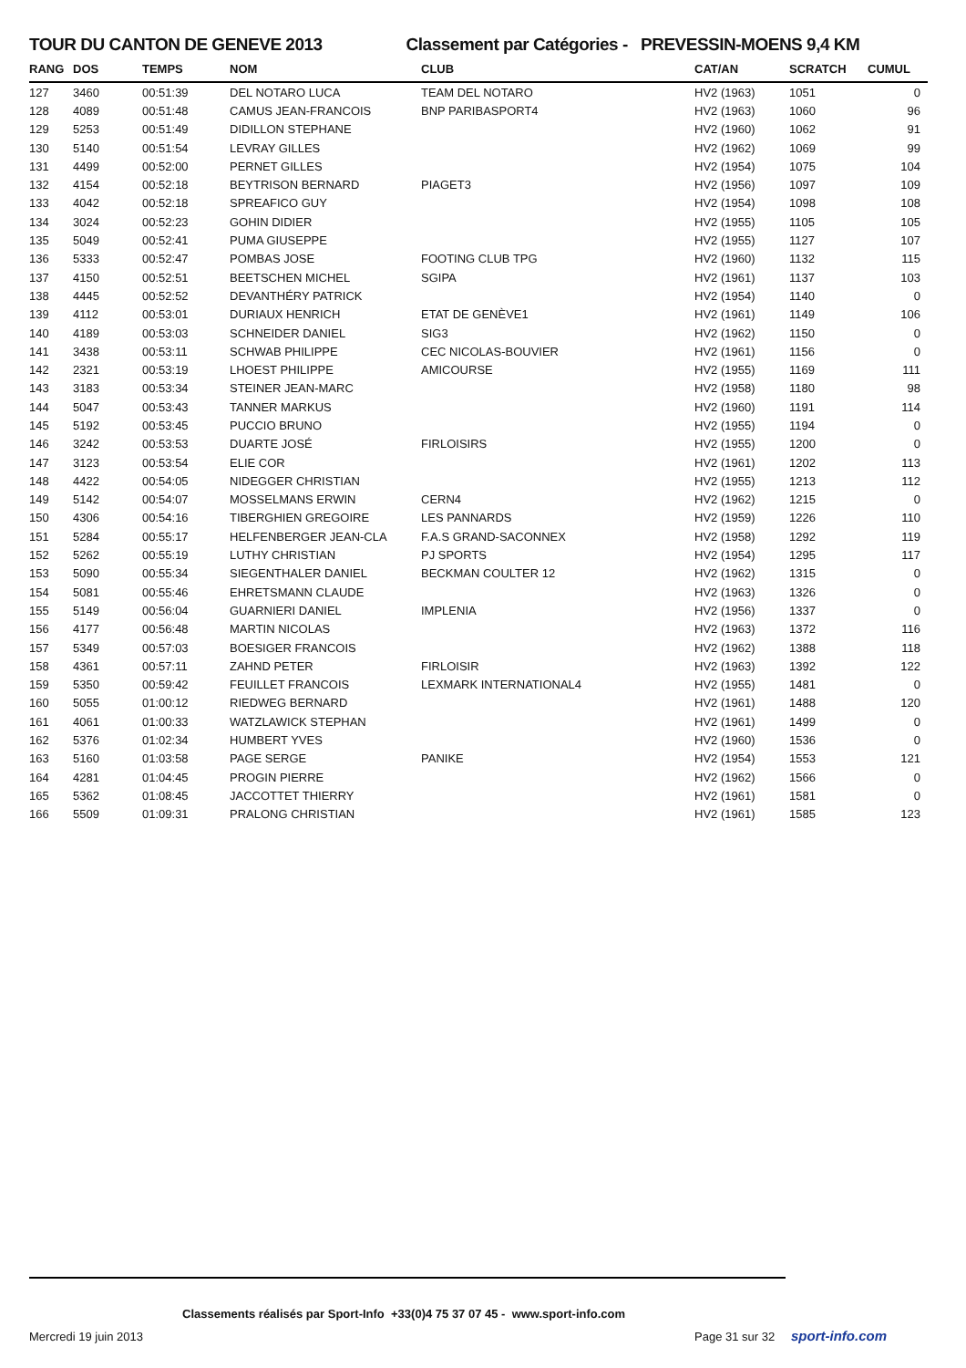TOUR DU CANTON DE GENEVE 2013 Classement par Catégories - PREVESSIN-MOENS 9,4 KM
| RANG | DOS | TEMPS | NOM | CLUB | CAT/AN | SCRATCH | CUMUL |
| --- | --- | --- | --- | --- | --- | --- | --- |
| 127 | 3460 | 00:51:39 | DEL NOTARO LUCA | TEAM DEL NOTARO | HV2 (1963) | 1051 | 0 |
| 128 | 4089 | 00:51:48 | CAMUS JEAN-FRANCOIS | BNP PARIBASPORT4 | HV2 (1963) | 1060 | 96 |
| 129 | 5253 | 00:51:49 | DIDILLON STEPHANE | | HV2 (1960) | 1062 | 91 |
| 130 | 5140 | 00:51:54 | LEVRAY GILLES | | HV2 (1962) | 1069 | 99 |
| 131 | 4499 | 00:52:00 | PERNET GILLES | | HV2 (1954) | 1075 | 104 |
| 132 | 4154 | 00:52:18 | BEYTRISON BERNARD | PIAGET3 | HV2 (1956) | 1097 | 109 |
| 133 | 4042 | 00:52:18 | SPREAFICO GUY | | HV2 (1954) | 1098 | 108 |
| 134 | 3024 | 00:52:23 | GOHIN DIDIER | | HV2 (1955) | 1105 | 105 |
| 135 | 5049 | 00:52:41 | PUMA GIUSEPPE | | HV2 (1955) | 1127 | 107 |
| 136 | 5333 | 00:52:47 | POMBAS JOSE | FOOTING CLUB TPG | HV2 (1960) | 1132 | 115 |
| 137 | 4150 | 00:52:51 | BEETSCHEN MICHEL | SGIPA | HV2 (1961) | 1137 | 103 |
| 138 | 4445 | 00:52:52 | DEVANTHÉRY PATRICK | | HV2 (1954) | 1140 | 0 |
| 139 | 4112 | 00:53:01 | DURIAUX HENRICH | ETAT DE GENÈVE1 | HV2 (1961) | 1149 | 106 |
| 140 | 4189 | 00:53:03 | SCHNEIDER DANIEL | SIG3 | HV2 (1962) | 1150 | 0 |
| 141 | 3438 | 00:53:11 | SCHWAB PHILIPPE | CEC NICOLAS-BOUVIER | HV2 (1961) | 1156 | 0 |
| 142 | 2321 | 00:53:19 | LHOEST PHILIPPE | AMICOURSE | HV2 (1955) | 1169 | 111 |
| 143 | 3183 | 00:53:34 | STEINER JEAN-MARC | | HV2 (1958) | 1180 | 98 |
| 144 | 5047 | 00:53:43 | TANNER MARKUS | | HV2 (1960) | 1191 | 114 |
| 145 | 5192 | 00:53:45 | PUCCIO BRUNO | | HV2 (1955) | 1194 | 0 |
| 146 | 3242 | 00:53:53 | DUARTE JOSÉ | FIRLOISIRS | HV2 (1955) | 1200 | 0 |
| 147 | 3123 | 00:53:54 | ELIE COR | | HV2 (1961) | 1202 | 113 |
| 148 | 4422 | 00:54:05 | NIDEGGER CHRISTIAN | | HV2 (1955) | 1213 | 112 |
| 149 | 5142 | 00:54:07 | MOSSELMANS ERWIN | CERN4 | HV2 (1962) | 1215 | 0 |
| 150 | 4306 | 00:54:16 | TIBERGHIEN GREGOIRE | LES PANNARDS | HV2 (1959) | 1226 | 110 |
| 151 | 5284 | 00:55:17 | HELFENBERGER JEAN-CLA | F.A.S GRAND-SACONNEX | HV2 (1958) | 1292 | 119 |
| 152 | 5262 | 00:55:19 | LUTHY CHRISTIAN | PJ SPORTS | HV2 (1954) | 1295 | 117 |
| 153 | 5090 | 00:55:34 | SIEGENTHALER DANIEL | BECKMAN COULTER 12 | HV2 (1962) | 1315 | 0 |
| 154 | 5081 | 00:55:46 | EHRETSMANN CLAUDE | | HV2 (1963) | 1326 | 0 |
| 155 | 5149 | 00:56:04 | GUARNIERI DANIEL | IMPLENIA | HV2 (1956) | 1337 | 0 |
| 156 | 4177 | 00:56:48 | MARTIN NICOLAS | | HV2 (1963) | 1372 | 116 |
| 157 | 5349 | 00:57:03 | BOESIGER FRANCOIS | | HV2 (1962) | 1388 | 118 |
| 158 | 4361 | 00:57:11 | ZAHND PETER | FIRLOISIR | HV2 (1963) | 1392 | 122 |
| 159 | 5350 | 00:59:42 | FEUILLET FRANCOIS | LEXMARK INTERNATIONAL4 | HV2 (1955) | 1481 | 0 |
| 160 | 5055 | 01:00:12 | RIEDWEG BERNARD | | HV2 (1961) | 1488 | 120 |
| 161 | 4061 | 01:00:33 | WATZLAWICK STEPHAN | | HV2 (1961) | 1499 | 0 |
| 162 | 5376 | 01:02:34 | HUMBERT YVES | | HV2 (1960) | 1536 | 0 |
| 163 | 5160 | 01:03:58 | PAGE SERGE | PANIKE | HV2 (1954) | 1553 | 121 |
| 164 | 4281 | 01:04:45 | PROGIN PIERRE | | HV2 (1962) | 1566 | 0 |
| 165 | 5362 | 01:08:45 | JACCOTTET THIERRY | | HV2 (1961) | 1581 | 0 |
| 166 | 5509 | 01:09:31 | PRALONG CHRISTIAN | | HV2 (1961) | 1585 | 123 |
Classements réalisés par Sport-Info +33(0)4 75 37 07 45 - www.sport-info.com
Mercredi 19 juin 2013 Page 31 sur 32 sport-info.com